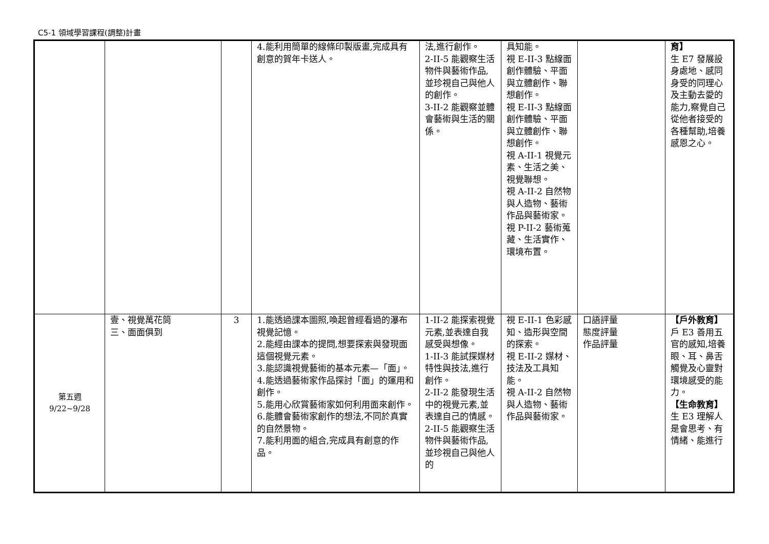C5-1 領域學習課程(調整)計畫
| | | | 4.能利用簡單的線條印製版畫,完成具有創意的賀年卡送人。 | 法,進行創作。 2-II-5 能觀察生活物件與藝術作品,並珍視自己與他人的創作。 3-II-2 能觀察並體會藝術與生活的關係。 | 具知能。 視 E-II-3 點線面創作體驗、平面與立體創作、聯想創作。 視 E-II-3 點線面創作體驗、平面與立體創作、聯想創作。 視 A-II-1 視覺元素、生活之美、視覺聯想。 視 A-II-2 自然物與人造物、藝術作品與藝術家。 視 P-II-2 藝術蒐藏、生活實作、環境布置。 | | 育】 生 E7 發展設身處地、感同身受的同理心及主動去愛的能力,察覺自己從他者接受的各種幫助,培養感恩之心。 |
| 第五週 9/22~9/28 | 壹、視覺萬花筒 三、面面俱到 | 3 | 1.能透過課本圖照,喚起曾經看過的瀑布視覺記憶。 2.能經由課本的提問,想要探索與發現面這個視覺元素。 3.能認識視覺藝術的基本元素—「面」。 4.能透過藝術家作品探討「面」的運用和創作。 5.能用心欣賞藝術家如何利用面來創作。 6.能體會藝術家創作的想法,不同於真實的自然景物。 7.能利用面的組合,完成具有創意的作品。 | 1-II-2 能探索視覺元素,並表達自我感受與想像。 1-II-3 能試探媒材特性與技法,進行創作。 2-II-2 能發現生活中的視覺元素,並表達自己的情感。 2-II-5 能觀察生活物件與藝術作品,並珍視自己與他人的 | 視 E-II-1 色彩感知、造形與空間的探索。 視 E-II-2 媒材、技法及工具知能。 視 A-II-2 自然物與人造物、藝術作品與藝術家。 | 口語評量 態度評量 作品評量 | 【戶外教育】 戶 E3 善用五官的感知,培養眼、耳、鼻舌觸覺及心靈對環境感受的能力。 【生命教育】 生 E3 理解人是會思考、有情緒、能進行 |